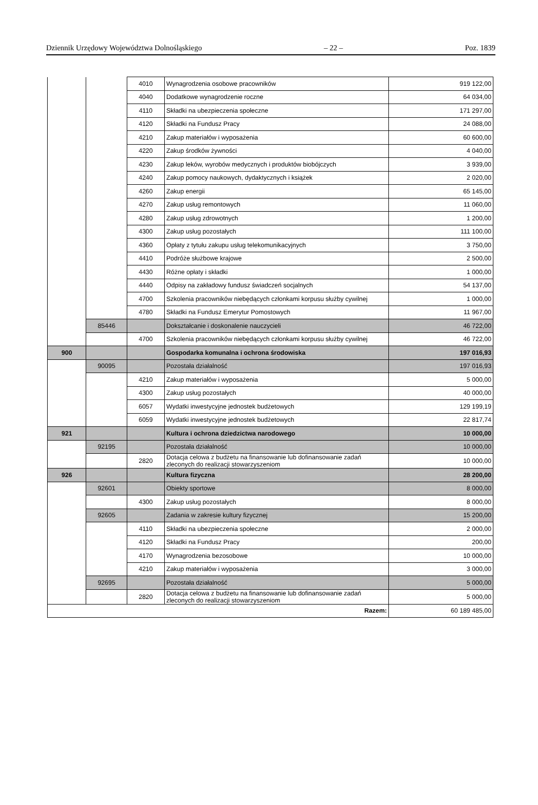Dziennik Urzędowy Województwa Dolnośląskiego – 22 – Poz. 1839
| | | 4010 | Wynagrodzenia osobowe pracowników | 919 122,00 |
| | | 4040 | Dodatkowe wynagrodzenie roczne | 64 034,00 |
| | | 4110 | Składki na ubezpieczenia społeczne | 171 297,00 |
| | | 4120 | Składki na Fundusz Pracy | 24 088,00 |
| | | 4210 | Zakup materiałów i wyposażenia | 60 600,00 |
| | | 4220 | Zakup środków żywności | 4 040,00 |
| | | 4230 | Zakup leków, wyrobów medycznych i produktów biobójczych | 3 939,00 |
| | | 4240 | Zakup pomocy naukowych, dydaktycznych i książek | 2 020,00 |
| | | 4260 | Zakup energii | 65 145,00 |
| | | 4270 | Zakup usług remontowych | 11 060,00 |
| | | 4280 | Zakup usług zdrowotnych | 1 200,00 |
| | | 4300 | Zakup usług pozostałych | 111 100,00 |
| | | 4360 | Opłaty z tytułu zakupu usług telekomunikacyjnych | 3 750,00 |
| | | 4410 | Podróże służbowe krajowe | 2 500,00 |
| | | 4430 | Różne opłaty i składki | 1 000,00 |
| | | 4440 | Odpisy na zakładowy fundusz świadczeń socjalnych | 54 137,00 |
| | | 4700 | Szkolenia pracowników niebędących członkami korpusu służby cywilnej | 1 000,00 |
| | | 4780 | Składki na Fundusz Emerytur Pomostowych | 11 967,00 |
| | 85446 | | Dokształcanie i doskonalenie nauczycieli | 46 722,00 |
| | | 4700 | Szkolenia pracowników niebędących członkami korpusu służby cywilnej | 46 722,00 |
| 900 | | | Gospodarka komunalna i ochrona środowiska | 197 016,93 |
| | 90095 | | Pozostała działalność | 197 016,93 |
| | | 4210 | Zakup materiałów i wyposażenia | 5 000,00 |
| | | 4300 | Zakup usług pozostałych | 40 000,00 |
| | | 6057 | Wydatki inwestycyjne jednostek budżetowych | 129 199,19 |
| | | 6059 | Wydatki inwestycyjne jednostek budżetowych | 22 817,74 |
| 921 | | | Kultura i ochrona dziedzictwa narodowego | 10 000,00 |
| | 92195 | | Pozostała działalność | 10 000,00 |
| | | 2820 | Dotacja celowa z budżetu na finansowanie lub dofinansowanie zadań zleconych do realizacji stowarzyszeniom | 10 000,00 |
| 926 | | | Kultura fizyczna | 28 200,00 |
| | 92601 | | Obiekty sportowe | 8 000,00 |
| | | 4300 | Zakup usług pozostałych | 8 000,00 |
| | 92605 | | Zadania w zakresie kultury fizycznej | 15 200,00 |
| | | 4110 | Składki na ubezpieczenia społeczne | 2 000,00 |
| | | 4120 | Składki na Fundusz Pracy | 200,00 |
| | | 4170 | Wynagrodzenia bezosobowe | 10 000,00 |
| | | 4210 | Zakup materiałów i wyposażenia | 3 000,00 |
| | 92695 | | Pozostała działalność | 5 000,00 |
| | | 2820 | Dotacja celowa z budżetu na finansowanie lub dofinansowanie zadań zleconych do realizacji stowarzyszeniom | 5 000,00 |
| Razem: | | | | 60 189 485,00 |